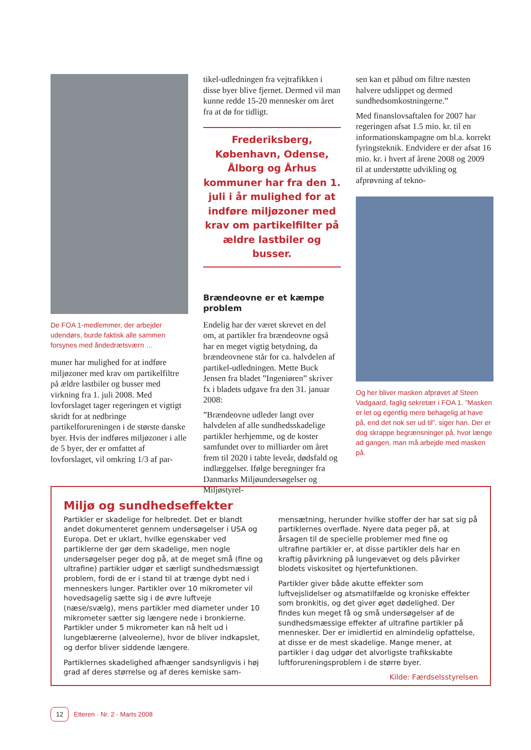De FOA 1-medlemmer, der arbejder udendørs, burde faktisk alle sammen forsynes med åndedrætsværn …
muner har mulighed for at indføre miljøzoner med krav om partikelfiltre på ældre lastbiler og busser med virkning fra 1. juli 2008. Med lovforslaget tager regeringen et vigtigt skridt for at nedbringe partikelforureningen i de største danske byer. Hvis der indføres miljøzoner i alle de 5 byer, der er omfattet af lovforslaget, vil omkring 1/3 af par-
tikel-udledningen fra vejtrafikken i disse byer blive fjernet. Dermed vil man kunne redde 15-20 mennesker om året fra at dø for tidligt.
Frederiksberg, København, Odense, Ålborg og Århus kommuner har fra den 1. juli i år mulighed for at indføre miljøzoner med krav om partikelfilter på ældre lastbiler og busser.
Brændeovne er et kæmpe problem
Endelig har der været skrevet en del om, at partikler fra brændeovne også har en meget vigtig betydning, da brændeovnene står for ca. halvdelen af partikel-udledningen. Mette Buck Jensen fra bladet ”Ingeniøren” skriver fx i bladets udgave fra den 31. januar 2008:
”Brændeovne udleder langt over halvdelen af alle sundhedsskadelige partikler herhjemme, og de koster samfundet over to milliarder om året frem til 2020 i tabte leveår, dødsfald og indlæggelser. Ifølge beregninger fra Danmarks Miljøundersøgelser og Miljøstyrel-
sen kan et påbud om filtre næsten halvere udslippet og dermed sundhedsomkostningerne.”
Med finanslovsaftalen for 2007 har regeringen afsat 1.5 mio. kr. til en informationskampagne om bl.a. korrekt fyringsteknik. Endvidere er der afsat 16 mio. kr. i hvert af årene 2008 og 2009 til at understøtte udvikling og afprøvning af tekno-
Og her bliver masken afprøvet af Steen Vadgaard, faglig sekretær i FOA 1. ”Masken er let og egentlig mere behagelig at have på, end det nok ser ud til”, siger han. Der er dog skrappe begrænsninger på, hvor længe ad gangen, man må arbejde med masken på.
Miljø og sundhedseffekter
Partikler er skadelige for helbredet. Det er blandt andet dokumenteret gennem undersøgelser i USA og Europa. Det er uklart, hvilke egenskaber ved partiklerne der gør dem skadelige, men nogle undersøgelser peger dog på, at de meget små (fine og ultrafine) partikler udgør et særligt sundhedsmæssigt problem, fordi de er i stand til at trænge dybt ned i menneskers lunger. Partikler over 10 mikrometer vil hovedsagelig sætte sig i de øvre luftveje (næse/svælg), mens partikler med diameter under 10 mikrometer sætter sig længere nede i bronkierne. Partikler under 5 mikrometer kan nå helt ud i lungeblærerne (alveolerne), hvor de bliver indkapslet, og derfor bliver siddende længere.
Partiklernes skadelighed afhænger sandsynligvis i høj grad af deres størrelse og af deres kemiske sam-
mensætning, herunder hvilke stoffer der har sat sig på partiklernes overflade. Nyere data peger på, at årsagen til de specielle problemer med fine og ultrafine partikler er, at disse partikler dels har en kraftig påvirkning på lungevævet og dels påvirker blodets viskositet og hjertefunktionen.
Partikler giver både akutte effekter som luftvejslidelser og atsmatilfælde og kroniske effekter som bronkitis, og det giver øget dødelighed. Der findes kun meget få og små undersøgelser af de sundhedsmæssige effekter af ultrafine partikler på mennesker. Der er imidlertid en almindelig opfattelse, at disse er de mest skadelige. Mange mener, at partikler i dag udgør det alvorligste trafikskabte luftforureningsproblem i de større byer.
Kilde: Færdselsstyrelsen
12 Etteren · Nr. 2 · Marts 2008